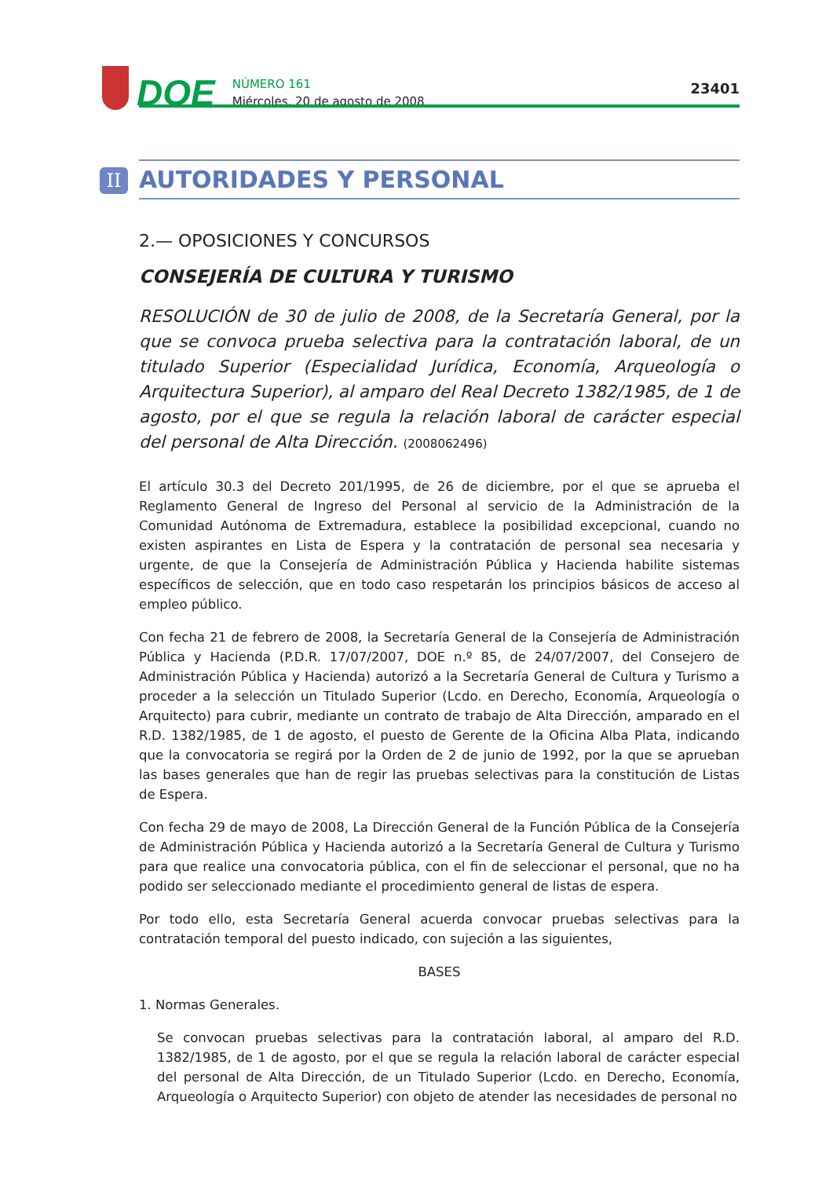DOE
NÚMERO 161
Miércoles, 20 de agosto de 2008
23401
II
AUTORIDADES Y PERSONAL
2.— OPOSICIONES Y CONCURSOS
CONSEJERÍA DE CULTURA Y TURISMO
RESOLUCIÓN de 30 de julio de 2008, de la Secretaría General, por la que se convoca prueba selectiva para la contratación laboral, de un titulado Superior (Especialidad Jurídica, Economía, Arqueología o Arquitectura Superior), al amparo del Real Decreto 1382/1985, de 1 de agosto, por el que se regula la relación laboral de carácter especial del personal de Alta Dirección. (2008062496)
El artículo 30.3 del Decreto 201/1995, de 26 de diciembre, por el que se aprueba el Reglamento General de Ingreso del Personal al servicio de la Administración de la Comunidad Autónoma de Extremadura, establece la posibilidad excepcional, cuando no existen aspirantes en Lista de Espera y la contratación de personal sea necesaria y urgente, de que la Consejería de Administración Pública y Hacienda habilite sistemas específicos de selección, que en todo caso respetarán los principios básicos de acceso al empleo público.
Con fecha 21 de febrero de 2008, la Secretaría General de la Consejería de Administración Pública y Hacienda (P.D.R. 17/07/2007, DOE n.º 85, de 24/07/2007, del Consejero de Administración Pública y Hacienda) autorizó a la Secretaría General de Cultura y Turismo a proceder a la selección un Titulado Superior (Lcdo. en Derecho, Economía, Arqueología o Arquitecto) para cubrir, mediante un contrato de trabajo de Alta Dirección, amparado en el R.D. 1382/1985, de 1 de agosto, el puesto de Gerente de la Oficina Alba Plata, indicando que la convocatoria se regirá por la Orden de 2 de junio de 1992, por la que se aprueban las bases generales que han de regir las pruebas selectivas para la constitución de Listas de Espera.
Con fecha 29 de mayo de 2008, La Dirección General de la Función Pública de la Consejería de Administración Pública y Hacienda autorizó a la Secretaría General de Cultura y Turismo para que realice una convocatoria pública, con el fin de seleccionar el personal, que no ha podido ser seleccionado mediante el procedimiento general de listas de espera.
Por todo ello, esta Secretaría General acuerda convocar pruebas selectivas para la contratación temporal del puesto indicado, con sujeción a las siguientes,
BASES
1. Normas Generales.
Se convocan pruebas selectivas para la contratación laboral, al amparo del R.D. 1382/1985, de 1 de agosto, por el que se regula la relación laboral de carácter especial del personal de Alta Dirección, de un Titulado Superior (Lcdo. en Derecho, Economía, Arqueología o Arquitecto Superior) con objeto de atender las necesidades de personal no